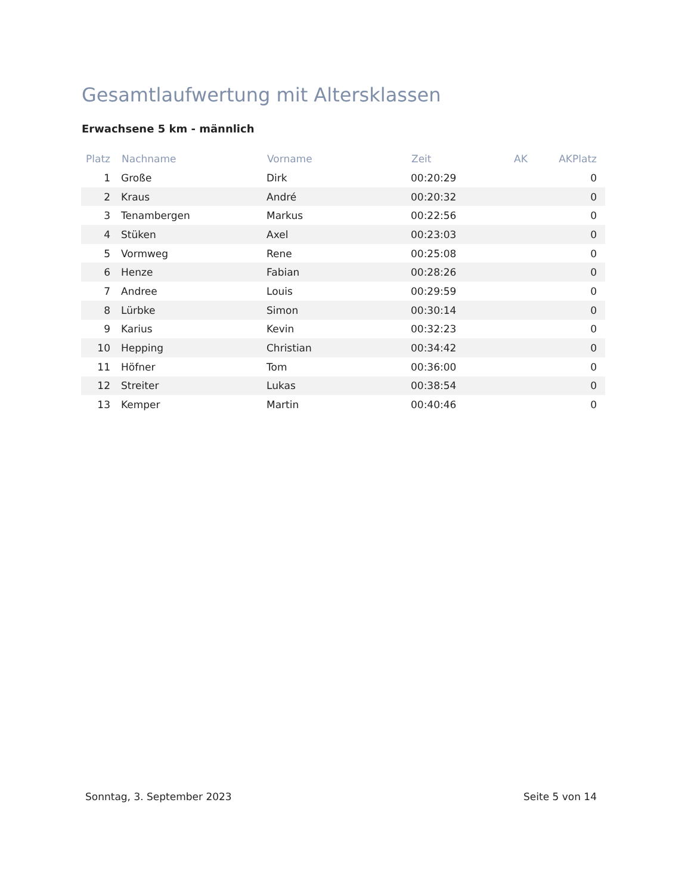Gesamtlaufwertung mit Altersklassen
Erwachsene 5 km - männlich
| Platz | Nachname | Vorname | Zeit | AK | AKPlatz |
| --- | --- | --- | --- | --- | --- |
| 1 | Große | Dirk | 00:20:29 | | 0 |
| 2 | Kraus | André | 00:20:32 | | 0 |
| 3 | Tenambergen | Markus | 00:22:56 | | 0 |
| 4 | Stüken | Axel | 00:23:03 | | 0 |
| 5 | Vormweg | Rene | 00:25:08 | | 0 |
| 6 | Henze | Fabian | 00:28:26 | | 0 |
| 7 | Andree | Louis | 00:29:59 | | 0 |
| 8 | Lürbke | Simon | 00:30:14 | | 0 |
| 9 | Karius | Kevin | 00:32:23 | | 0 |
| 10 | Hepping | Christian | 00:34:42 | | 0 |
| 11 | Höfner | Tom | 00:36:00 | | 0 |
| 12 | Streiter | Lukas | 00:38:54 | | 0 |
| 13 | Kemper | Martin | 00:40:46 | | 0 |
Sonntag, 3. September 2023 Seite 5 von 14